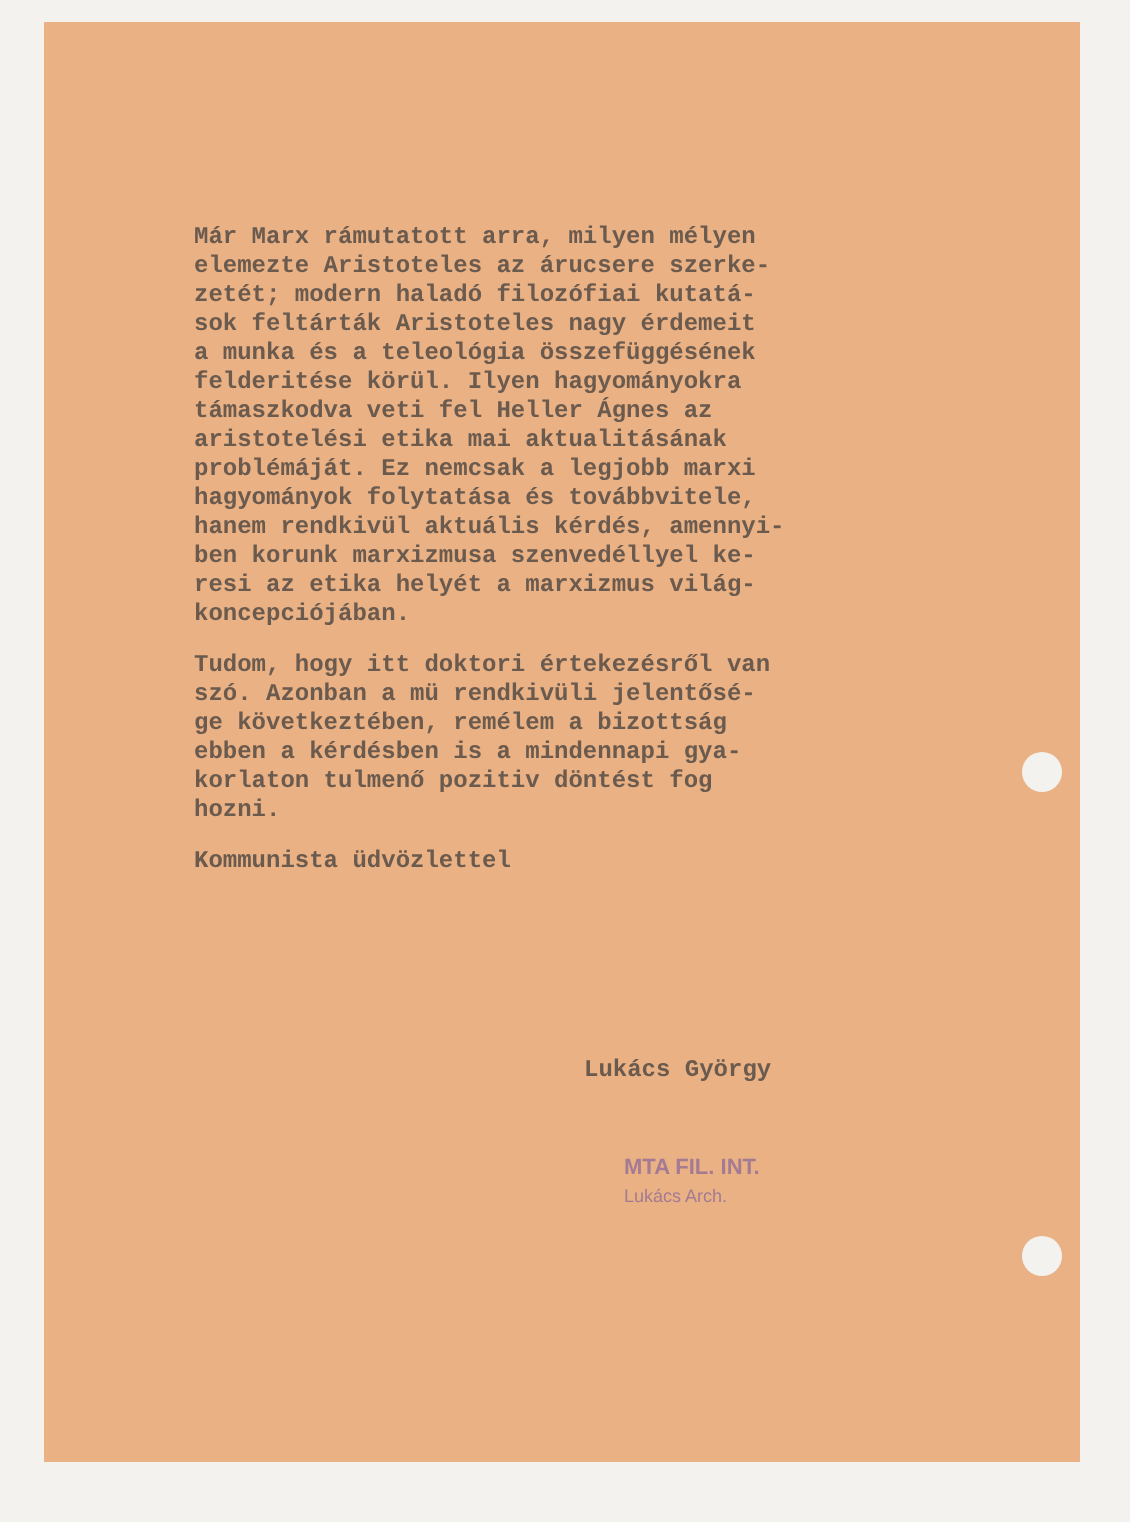Már Marx rámutatott arra, milyen mélyen elemezte Aristoteles az árucsere szerke- zetét; modern haladó filozófiai kutatá- sok feltárták Aristoteles nagy érdemeit a munka és a teleológia összefüggésének felderitése körül. Ilyen hagyományokra támaszkodva veti fel Heller Ágnes az aristotelési etika mai aktualitásának problémáját. Ez nemcsak a legjobb marxi hagyományok folytatása és továbbvitele, hanem rendkivül aktuális kérdés, amennyi- ben korunk marxizmusa szenvedéllyel ke- resi az etika helyét a marxizmus világ- koncepciójában.
Tudom, hogy itt doktori értekezésről van szó. Azonban a mü rendkivüli jelentősé- ge következtében, remélem a bizottság ebben a kérdésben is a mindennapi gya- korlaton tulmenő pozitiv döntést fog hozni.
Kommunista üdvözlettel
Lukács György
MTA FIL. INT.
Lukács Arch.